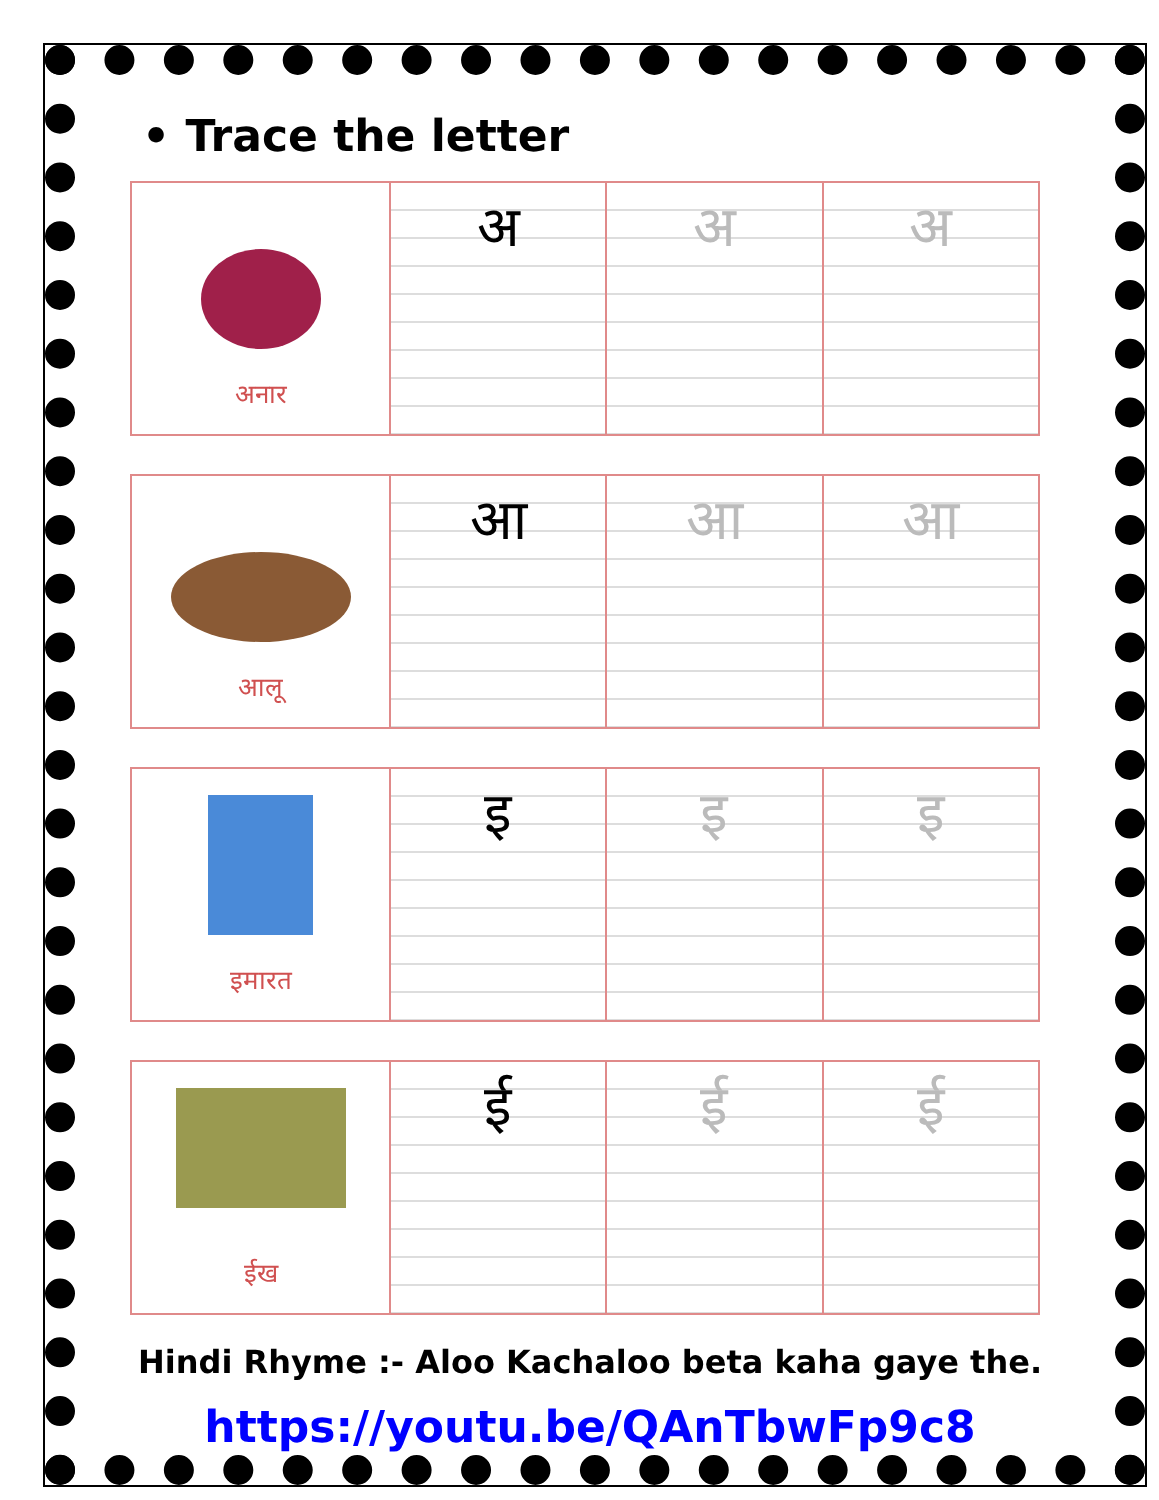• Trace the letter
| अनार | अ | अ | अ |
| आलू | आ | आ | आ |
| इमारत | इ | इ | इ |
| ईख | ई | ई | ई |
Hindi Rhyme :- Aloo Kachaloo beta kaha gaye the.
https://youtu.be/QAnTbwFp9c8